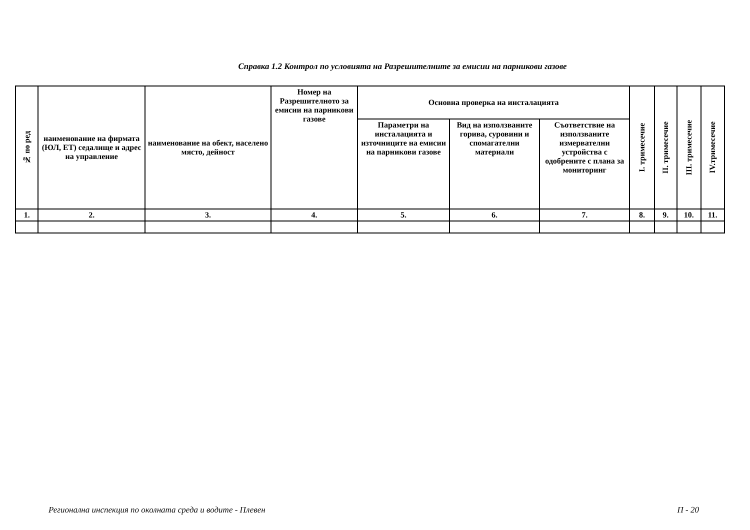Справка 1.2 Контрол по условията на Разрешителните за емисии на парникови газове
| № по ред | наименование на фирмата (ЮЛ, ЕТ) седалище и адрес на управление | наименование на обект, населено място, дейност | Номер на Разрешителното за емисии на парникови газове | Основна проверка на инсталацията | | | I. тримесечие | II. тримесечие | III. тримесечие | IV.тримесечие |
| --- | --- | --- | --- | --- | --- | --- | --- | --- | --- | --- |
| | | | | Параметри на инсталацията и източниците на емисии на парникови газове | Вид на използваните горива, суровини и спомагателни материали | Съответствие на използваните измервателни устройства с одобрените с плана за мониторинг | | | | |
| 1. | 2. | 3. | 4. | 5. | 6. | 7. | 8. | 9. | 10. | 11. |
Регионална инспекция по околната среда и водите - Плевен П - 20